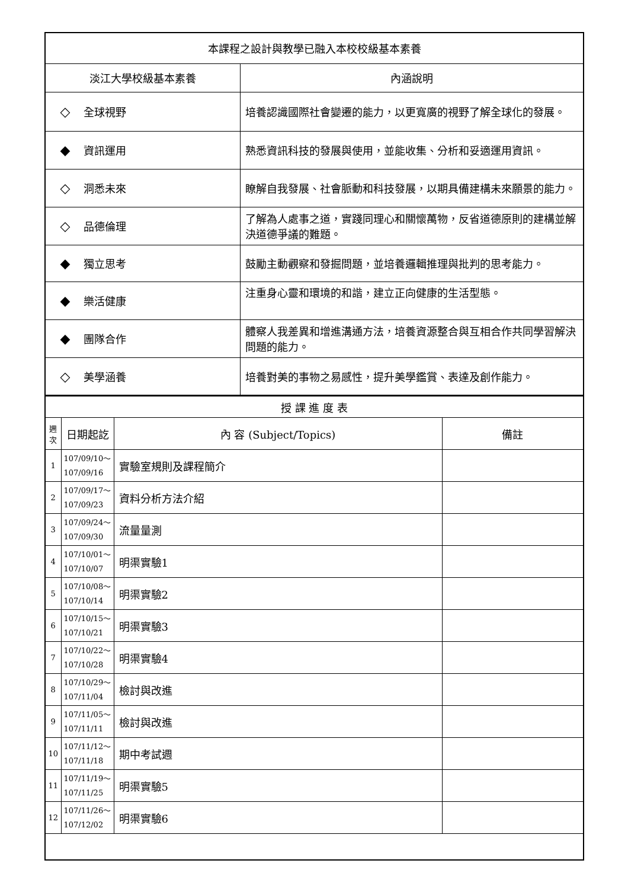| 本課程之設計與教學已融入本校校級基本素養 | |
| 淡江大學校級基本素養 | 內涵說明 |
| ◇ 全球視野 | 培養認識國際社會變遷的能力，以更寬廣的視野了解全球化的發展。 |
| ◆ 資訊運用 | 熟悉資訊科技的發展與使用，並能收集、分析和妥適運用資訊。 |
| ◇ 洞悉未來 | 瞭解自我發展、社會脈動和科技發展，以期具備建構未來願景的能力。 |
| ◇ 品德倫理 | 了解為人處事之道，實踐同理心和關懷萬物，反省道德原則的建構並解決道德爭議的難題。 |
| ◆ 獨立思考 | 鼓勵主動觀察和發掘問題，並培養邏輯推理與批判的思考能力。 |
| ◆ 樂活健康 | 注重身心靈和環境的和諧，建立正向健康的生活型態。 |
| ◆ 團隊合作 | 體察人我差異和增進溝通方法，培養資源整合與互相合作共同學習解決問題的能力。 |
| ◇ 美學涵養 | 培養對美的事物之易感性，提升美學鑑賞、表達及創作能力。 |
| 授 課 進 度 表 | | | |
| 週 次 | 日期起訖 | 內 容 (Subject/Topics) | 備註 |
| 1 | 107/09/10～ 107/09/16 | 實驗室規則及課程簡介 | |
| 2 | 107/09/17～ 107/09/23 | 資料分析方法介紹 | |
| 3 | 107/09/24～ 107/09/30 | 流量量測 | |
| 4 | 107/10/01～ 107/10/07 | 明渠實驗1 | |
| 5 | 107/10/08～ 107/10/14 | 明渠實驗2 | |
| 6 | 107/10/15～ 107/10/21 | 明渠實驗3 | |
| 7 | 107/10/22～ 107/10/28 | 明渠實驗4 | |
| 8 | 107/10/29～ 107/11/04 | 檢討與改進 | |
| 9 | 107/11/05～ 107/11/11 | 檢討與改進 | |
| 10 | 107/11/12～ 107/11/18 | 期中考試週 | |
| 11 | 107/11/19～ 107/11/25 | 明渠實驗5 | |
| 12 | 107/11/26～ 107/12/02 | 明渠實驗6 | |